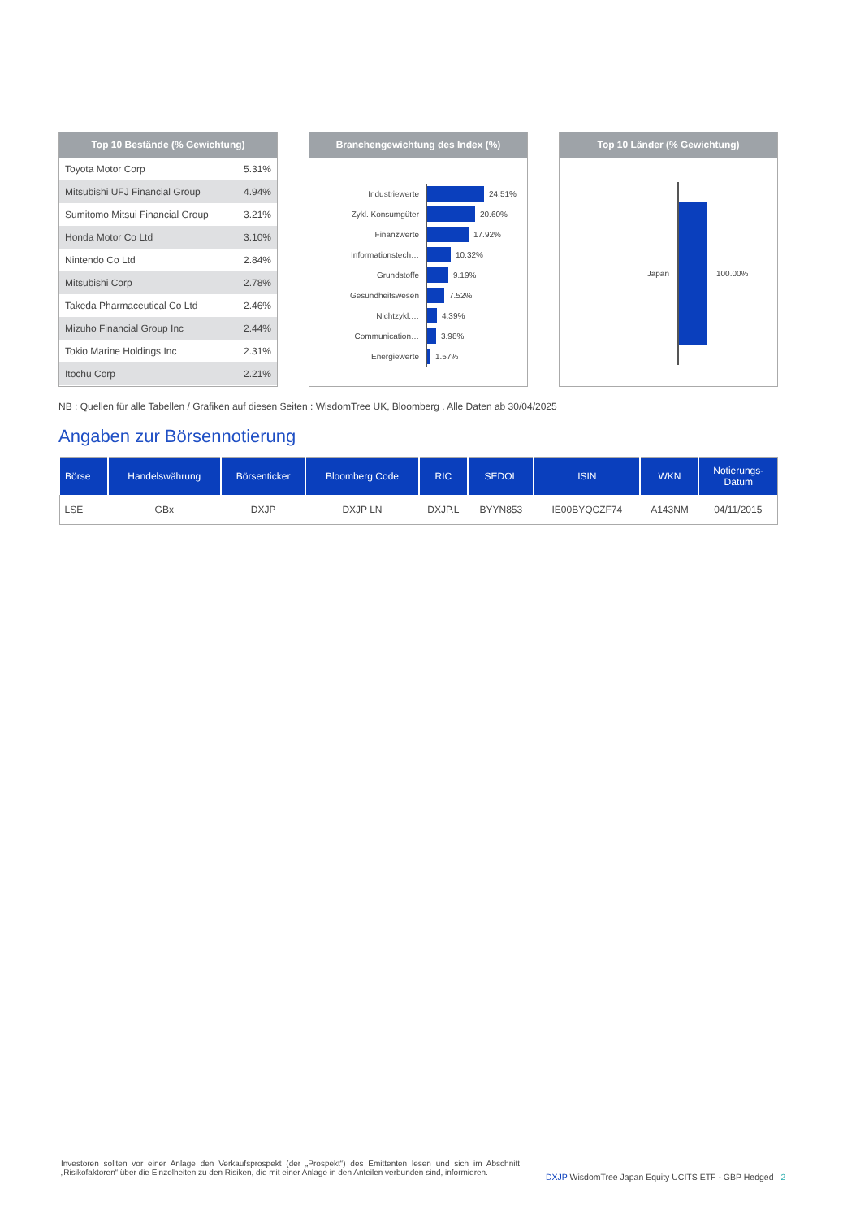Top 10 Bestände (% Gewichtung)
| Toyota Motor Corp | 5.31% |
| Mitsubishi UFJ Financial Group | 4.94% |
| Sumitomo Mitsui Financial Group | 3.21% |
| Honda Motor Co Ltd | 3.10% |
| Nintendo Co Ltd | 2.84% |
| Mitsubishi Corp | 2.78% |
| Takeda Pharmaceutical Co Ltd | 2.46% |
| Mizuho Financial Group Inc | 2.44% |
| Tokio Marine Holdings Inc | 2.31% |
| Itochu Corp | 2.21% |
Branchengewichtung des Index (%)
Industriewerte 24.51%
Zykl. Konsumgüter 20.60%
Finanzwerte 17.92%
Informationstech… 10.32%
Grundstoffe 9.19%
Gesundheitswesen 7.52%
Nichtzykl.… 4.39%
Communication… 3.98%
Energiewerte 1.57%
Top 10 Länder (% Gewichtung)
Japan 100.00%
NB : Quellen für alle Tabellen / Grafiken auf diesen Seiten : WisdomTree UK, Bloomberg . Alle Daten ab 30/04/2025
Angaben zur Börsennotierung
| Börse | Handelswährung | Börsenticker | Bloomberg Code | RIC | SEDOL | ISIN | WKN | Notierungs- Datum |
| --- | --- | --- | --- | --- | --- | --- | --- | --- |
| LSE | GBx | DXJP | DXJP LN | DXJP.L | BYYN853 | IE00BYQCZF74 | A143NM | 04/11/2015 |
Investoren sollten vor einer Anlage den Verkaufsprospekt (der „Prospekt“) des Emittenten lesen und sich im Abschnitt „Risikofaktoren“ über die Einzelheiten zu den Risiken, die mit einer Anlage in den Anteilen verbunden sind, informieren.
DXJP WisdomTree Japan Equity UCITS ETF - GBP Hedged 2